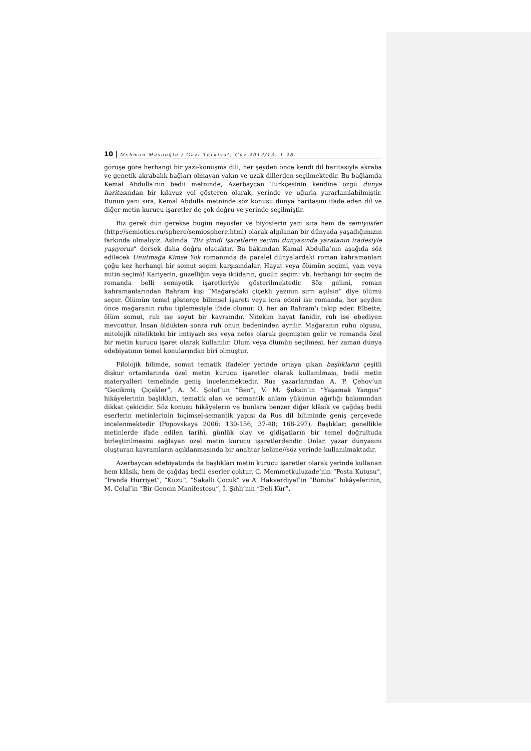10 | Mehman Musaoğlu / Gazi Türkiyat, Güz 2013/13: 1-28
görüşe göre herhangi bir yazı-konuşma dili, her şeyden önce kendi dil haritasıyla akraba ve genetik akrabalık bağları olmayan yakın ve uzak dillerden seçilmektedir. Bu bağlamda Kemal Abdulla’nın bedii metninde, Azerbaycan Türkçesinin kendine özgü dünya haritasından bir kılavuz yol gösteren olarak, yerinde ve uğurla yararlanılabilmiştir. Bunun yanı sıra, Kemal Abdulla metninde söz konusu dünya haritasını ifade eden dil ve diğer metin kurucu işaretler de çok doğru ve yerinde seçilmiştir.
Biz gerek dün gerekse bugün neyosfer ve biyosferin yanı sıra hem de semiyosfer (http://semioties.ru/sphere/semiosphere.html) olarak algılanan bir dünyada yaşadığımızın farkında olmalıyız. Aslında “Biz şimdi işaretlerin seçimi dünyasında yaratanın iradesiyle yaşıyoruz” dersek daha doğru olacaktır. Bu bakımdan Kamal Abdulla’nın aşağıda söz edilecek Unutmağa Kimse Yok romanında da paralel dünyalardaki roman kahramanları çoğu kez herhangi bir somut seçim karşısındalar. Hayat veya ölümün seçimi, yazı veya mitin seçimi! Kariyerin, güzelliğin veya iktidarın, gücün seçimi vb. herhangi bir seçim de romanda belli semiyotik işaretleriyle gösterilmektedir. Söz gelimi, roman kahramanlarından Bahram kişi “Mağaradaki çiçekli yazının sırrı açılsın” diye ölümü seçer. Ölümün temel gösterge bilimsel işareti veya icra edeni ise romanda, her şeyden önce mağaranın ruhu tiplemesiyle ifade olunur. O, her an Bahram’ı takip eder. Elbette, ölüm somut, ruh ise soyut bir kavramdır. Nitekim hayat fanidir, ruh ise ebediyen mevcuttur. İnsan öldükten sonra ruh onun bedeninden ayrılır. Mağaranın ruhu olgusu, mitolojik nitelikteki bir imtiyazlı ses veya nefes olarak geçmişten gelir ve romanda özel bir metin kurucu işaret olarak kullanılır. Olum veya ölümün seçilmesi, her zaman dünya edebiyatının temel konularından biri olmuştur.
Filolojik bilimde, somut tematik ifadeler yerinde ortaya çıkan başlıkların çeşitli diskur ortamlarında özel metin kurucu işaretler olarak kullanılması, bedii metin materyalleri temelinde geniş incelenmektedir. Rus yazarlarından A. P. Çehov’un “Gecikmiş Çiçekler”, A. M. Şolof’un “Ben”, V. M. Şuksin’in “Yaşamak Yangısı” hikâyelerinin başlıkları, tematik alan ve semantik anlam yükünün ağırlığı bakımından dikkat çekicidir. Söz konusu hikâyelerin ve bunlara benzer diğer klâsik ve çağdaş bedii eserlerin metinlerinin biçimsel-semantik yapısı da Rus dil biliminde geniş çerçevede incelenmektedir (Popovskaya 2006: 130-156; 37-48; 168-297). Başlıklar; genellikle metinlerde ifade edilen tarihî, günlük olay ve gidişatların bir temel doğrultuda birleştirilmesini sağlayan özel metin kurucu işaretlerdendir. Onlar, yazar dünyasını oluşturan kavramların açıklanmasında bir anahtar kelime//söz yerinde kullanılmaktadır.
Azerbaycan edebiyatında da başlıkları metin kurucu işaretler olarak yerinde kullanan hem klâsik, hem de çağdaş bedii eserler çoktur. C. Memmetkuluzade’nin “Posta Kutusu”, “Iranda Hürriyet”, “Kuzu”, “Sakallı Çocuk” ve A. Hakverdiyef’in “Bomba” hikâyelerinin, M. Celal’in “Bir Gencin Manifestosu”, İ. Şıhlı’nın “Deli Kür”,